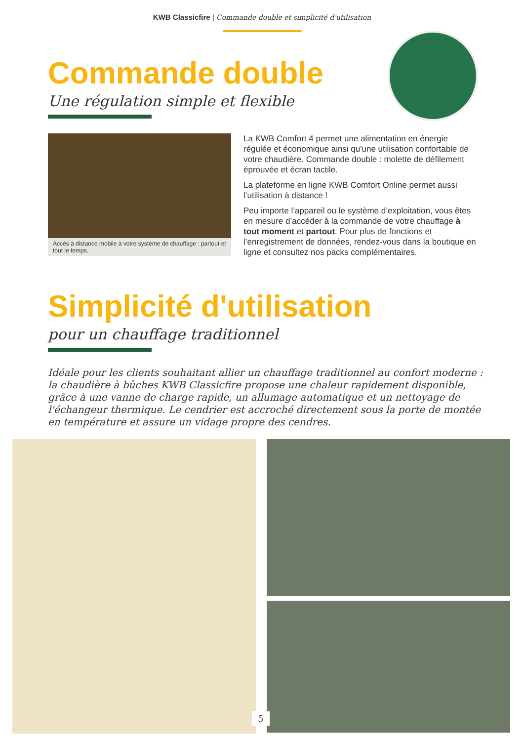KWB Classicfire | Commande double et simplicité d'utilisation
Commande double
Une régulation simple et flexible
Accès à distance mobile à votre système de chauffage : partout et tout le temps.
La KWB Comfort 4 permet une alimentation en énergie régulée et économique ainsi qu'une utilisation confortable de votre chaudière. Commande double : molette de défilement éprouvée et écran tactile.
La plateforme en ligne KWB Comfort Online permet aussi l’utilisation à distance !
Peu importe l’appareil ou le système d’exploitation, vous êtes en mesure d’accéder à la commande de votre chauffage à tout moment et partout. Pour plus de fonctions et l’enregistrement de données, rendez-vous dans la boutique en ligne et consultez nos packs complémentaires.
Simplicité d'utilisation
pour un chauffage traditionnel
Idéale pour les clients souhaitant allier un chauffage traditionnel au confort moderne : la chaudière à bûches KWB Classicfire propose une chaleur rapidement disponible, grâce à une vanne de charge rapide, un allumage automatique et un nettoyage de l'échangeur thermique. Le cendrier est accroché directement sous la porte de montée en température et assure un vidage propre des cendres.
5